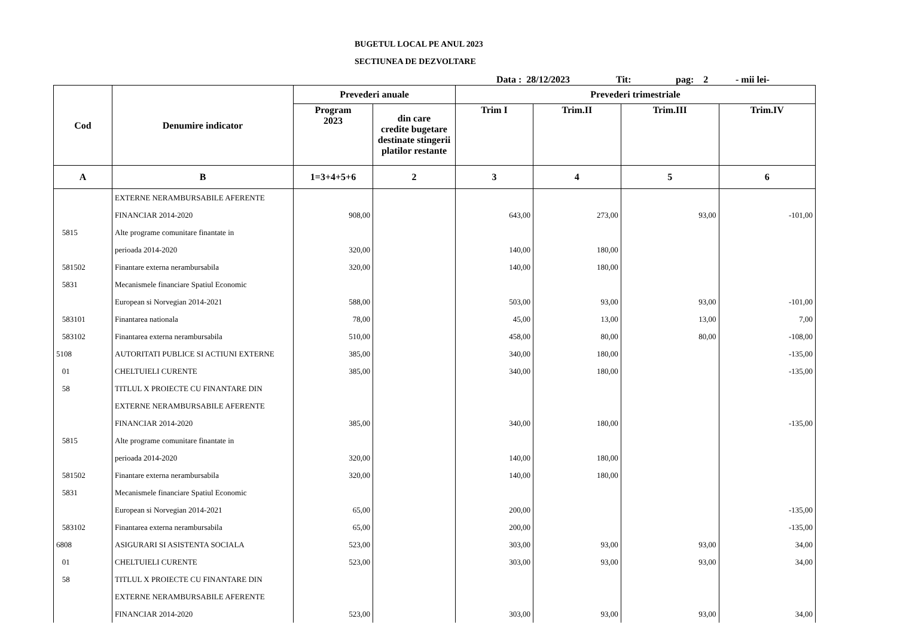BUGETUL LOCAL PE ANUL 2023
SECTIUNEA DE DEZVOLTARE
Data : 28/12/2023 Tit: pag: 2 - mii lei-
| Cod | Denumire indicator | Prevederi anuale | | Prevederi trimestriale | | | |
| --- | --- | --- | --- | --- | --- | --- | --- |
| | | Program 2023 | din care credite bugetare destinate stingerii platilor restante | Trim I | Trim.II | Trim.III | Trim.IV |
| A | B | 1=3+4+5+6 | 2 | 3 | 4 | 5 | 6 |
| | EXTERNE NERAMBURSABILE AFERENTE | | | | | | |
| | FINANCIAR 2014-2020 | 908,00 | | 643,00 | 273,00 | 93,00 | -101,00 |
| 5815 | Alte programe comunitare finantate in | | | | | | |
| | perioada 2014-2020 | 320,00 | | 140,00 | 180,00 | | |
| 581502 | Finantare externa nerambursabila | 320,00 | | 140,00 | 180,00 | | |
| 5831 | Mecanismele financiare Spatiul Economic | | | | | | |
| | European si Norvegian 2014-2021 | 588,00 | | 503,00 | 93,00 | 93,00 | -101,00 |
| 583101 | Finantarea nationala | 78,00 | | 45,00 | 13,00 | 13,00 | 7,00 |
| 583102 | Finantarea externa nerambursabila | 510,00 | | 458,00 | 80,00 | 80,00 | -108,00 |
| 5108 | AUTORITATI PUBLICE SI ACTIUNI EXTERNE | 385,00 | | 340,00 | 180,00 | | -135,00 |
| 01 | CHELTUIELI CURENTE | 385,00 | | 340,00 | 180,00 | | -135,00 |
| 58 | TITLUL X PROIECTE CU FINANTARE DIN | | | | | | |
| | EXTERNE NERAMBURSABILE AFERENTE | | | | | | |
| | FINANCIAR 2014-2020 | 385,00 | | 340,00 | 180,00 | | -135,00 |
| 5815 | Alte programe comunitare finantate in | | | | | | |
| | perioada 2014-2020 | 320,00 | | 140,00 | 180,00 | | |
| 581502 | Finantare externa nerambursabila | 320,00 | | 140,00 | 180,00 | | |
| 5831 | Mecanismele financiare Spatiul Economic | | | | | | |
| | European si Norvegian 2014-2021 | 65,00 | | 200,00 | | | -135,00 |
| 583102 | Finantarea externa nerambursabila | 65,00 | | 200,00 | | | -135,00 |
| 6808 | ASIGURARI SI ASISTENTA SOCIALA | 523,00 | | 303,00 | 93,00 | 93,00 | 34,00 |
| 01 | CHELTUIELI CURENTE | 523,00 | | 303,00 | 93,00 | 93,00 | 34,00 |
| 58 | TITLUL X PROIECTE CU FINANTARE DIN | | | | | | |
| | EXTERNE NERAMBURSABILE AFERENTE | | | | | | |
| | FINANCIAR 2014-2020 | 523,00 | | 303,00 | 93,00 | 93,00 | 34,00 |